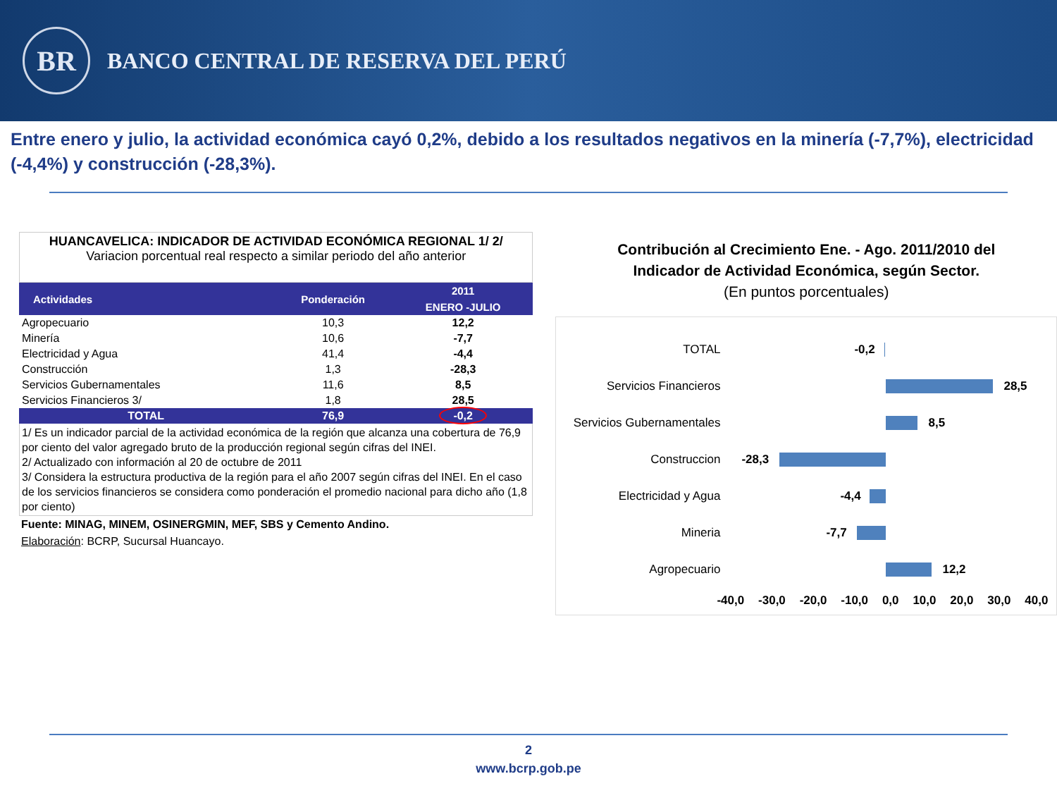BR
BANCO CENTRAL DE RESERVA DEL PERÚ
Entre enero y julio, la actividad económica cayó 0,2%, debido a los resultados negativos en la minería (-7,7%), electricidad (-4,4%) y construcción (-28,3%).
HUANCAVELICA: INDICADOR DE ACTIVIDAD ECONÓMICA REGIONAL 1/ 2/
Variacion porcentual real respecto a similar periodo del año anterior
| Actividades | Ponderación | 2011 |
| --- | --- | --- |
| | | ENERO -JULIO |
| Agropecuario | 10,3 | 12,2 |
| Minería | 10,6 | -7,7 |
| Electricidad y Agua | 41,4 | -4,4 |
| Construcción | 1,3 | -28,3 |
| Servicios Gubernamentales | 11,6 | 8,5 |
| Servicios Financieros 3/ | 1,8 | 28,5 |
| TOTAL | 76,9 | -0,2 |
1/ Es un indicador parcial de la actividad económica de la región que alcanza una cobertura de 76,9 por ciento del valor agregado bruto de la producción regional según cifras del INEI.
2/ Actualizado con información al 20 de octubre de 2011
3/ Considera la estructura productiva de la región para el año 2007 según cifras del INEI. En el caso de los servicios financieros se considera como ponderación el promedio nacional para dicho año (1,8 por ciento)
Fuente: MINAG, MINEM, OSINERGMIN, MEF, SBS y Cemento Andino.
Elaboración: BCRP, Sucursal Huancayo.
Contribución al Crecimiento Ene. - Ago. 2011/2010 del
Indicador de Actividad Económica, según Sector.
(En puntos porcentuales)
TOTAL
-0,2
Servicios Financieros
28,5
Servicios Gubernamentales
8,5
Construccion
-28,3
Electricidad y Agua
-4,4
Mineria
-7,7
Agropecuario
12,2
-40,0 -30,0 -20,0 -10,0 0,0 10,0 20,0 30,0 40,0
2
www.bcrp.gob.pe